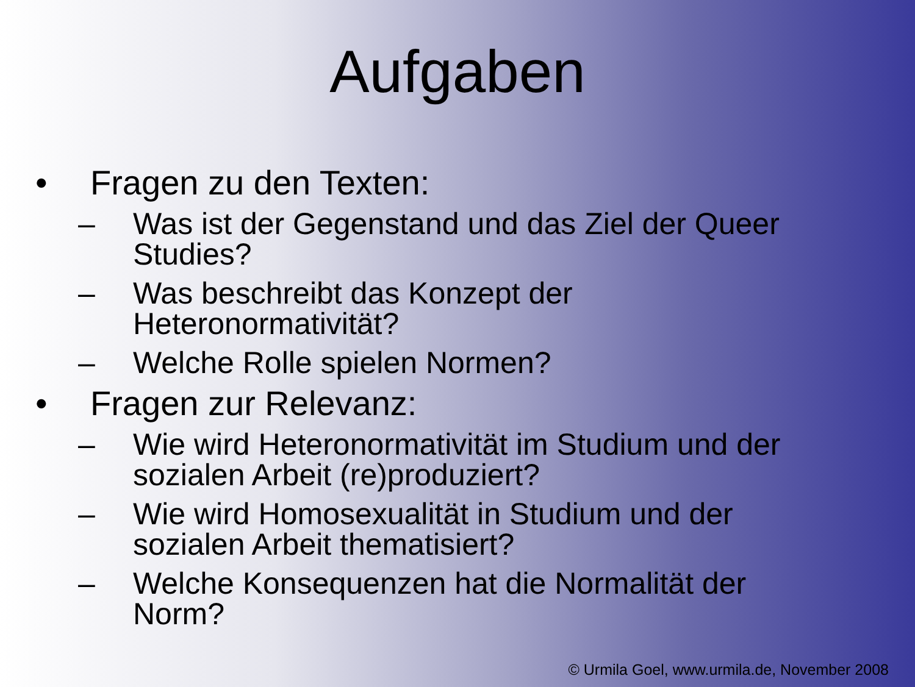Aufgaben
• Fragen zu den Texten:
– Was ist der Gegenstand und das Ziel der Queer Studies?
– Was beschreibt das Konzept der
Heteronormativität?
– Welche Rolle spielen Normen?
• Fragen zur Relevanz:
– Wie wird Heteronormativität im Studium und der sozialen Arbeit (re)produziert?
– Wie wird Homosexualität in Studium und der sozialen Arbeit thematisiert?
– Welche Konsequenzen hat die Normalität der Norm?
© Urmila Goel, www.urmila.de, November 2008